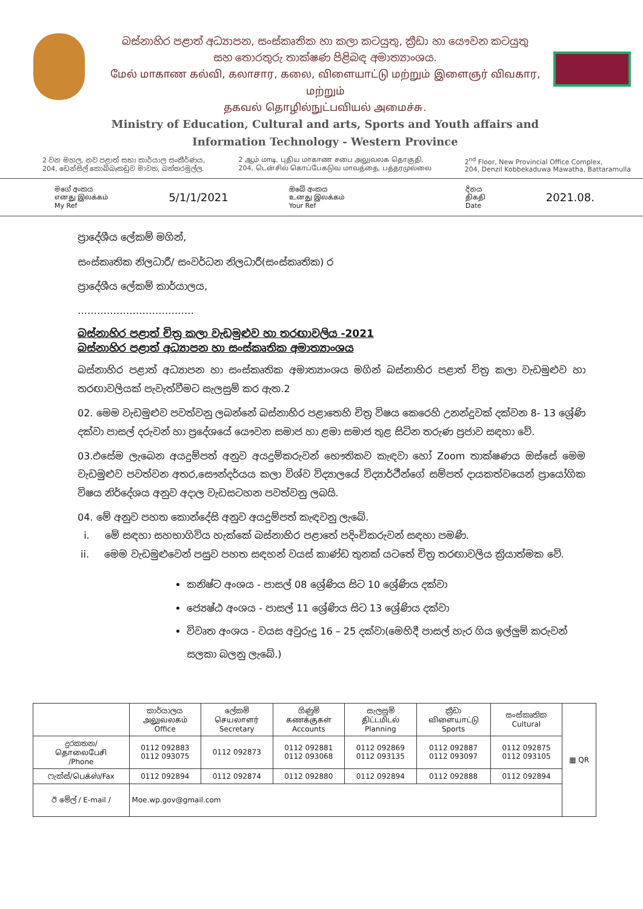බස්නාහිර පළාත් අධ්‍යාපන, සංස්කෘතික හා කලා කටයුතු, ක්‍රීඩා හා යෞවන කටයුතු
සහ තොරතුරු තාක්ෂණ පිළිබඳ අමාත්‍යාංශය.
மேல் மாகாண கல்வி, கலாசார, கலை, விளையாட்டு மற்றும் இளைஞர் விவகார, மற்றும்
தகவல் தொழில்நுட்பவியல் அமைச்சு.
Ministry of Education, Cultural and arts, Sports and Youth affairs and
Information Technology - Western Province
2 වන මහල, නව පළාත් සභා කාර්යාල සංකීර්ණය,
204, ඩෙන්සිල් කොබ්බෑකඩුව මාවත, බත්තරමුල්ල.
2 ஆம் மாடி, புதிய மாகாண சபை அலுவலக தொகுதி,
204, டென்சில் கொப்பேகடுவ மாவத்தை, பத்தரமுல்லை
2<sup>nd</sup> Floor, New Provincial Office Complex,
204, Denzil Kobbekaduwa Mawatha, Battaramulla
මගේ අංකය
எனது இலக்கம்
My Ref 5/1/1/2021 ඔබේ අංකය
உனது இலக்கம்
Your Ref දිනය
திகதி
Date 2021.08.
ප්‍රාදේශීය ලේකම් මගින්,
සංස්කෘතික නිලධාරී/ සංවර්ධන නිලධාරී(සංස්කෘතික) ර
ප්‍රාදේශීය ලේකම් කාර්යාලය,
………………………………
බස්නාහිර පළාත් චිත්‍ර කලා වැඩමුළුව හා තරඟාවලිය -2021
බස්නාහිර පළාත් අධ්‍යාපන හා සංස්කෘතික අමාත්‍යාංශය
බස්නාහිර පළාත් අධ්‍යාපන හා සංස්කෘතික අමාත්‍යාංශය මගින් බස්නාහිර පළාත් චිත්‍ර කලා වැඩමුළුව හා තරඟාවලියක් පැවැත්වීමට සැලසුම් කර ඇත.2
02. මෙම වැඩමුළුව පවත්වනු ලබන්නේ බස්නාහිර පළාතෙහි චිත්‍ර විෂය කෙරෙහි උනන්දුවක් දක්වන 8- 13 ශ්‍රේණි දක්වා පාසල් දරුවන් හා ප්‍රදේශයේ යෞවන සමාජ හා ළමා සමාජ තුළ සිටින තරුණ ප්‍රජාව සඳහා වේ.
03.එසේම ලැබෙන අයදුම්පත් අනුව අයදුම්කරුවන් භෞතිකව කැඳවා හෝ Zoom තාක්ෂණය ඔස්සේ මෙම වැඩමුළුව පවත්වන අතර,සෞන්දර්යය කලා විශ්ව විද්‍යාලයේ විද්‍යාර්ථීන්ගේ සම්පත් දායකත්වයෙන් ප්‍රායෝගික විෂය නිර්දේශය අනුව අදාල වැඩසටහන පවත්වනු ලබයි.
04. මේ අනුව පහත කොන්දේසි අනුව අයදුම්පත් කැඳවනු ලැබේ.
i. මේ සඳහා සහභාගිවිය හැක්කේ බස්නාහිර පළාතේ පදිංචිකරුවන් සඳහා පමණි.
ii. මෙම වැඩමුළුවෙන් පසුව පහත සඳහන් වයස් කාණ්ඩ තුනක් යටතේ චිත්‍ර තරඟාවලිය ක්‍රියාත්මක වේ.
කනිෂ්ට අංශය - පාසල් 08 ශ්‍රේණිය සිට 10 ශ්‍රේණිය දක්වා
ජ්‍යෙෂ්ඨ අංශය - පාසල් 11 ශ්‍රේණිය සිට 13 ශ්‍රේණිය දක්වා
විවෘත අංශය - වයස අවුරුදු 16 – 25 දක්වා(මෙහිදී පාසල් හැර ගිය ඉල්ලුම් කරුවන් සලකා බලනු ලැබේ.)
| | කාර්යාලය அலுவலகம் Office | ලේකම් செயலாளர் Secretary | ගිණුම් கணக்குகள் Accounts | සැලසුම් திட்டமிடல் Planning | ක්‍රීඩා விளையாட்டு Sports | සංස්කෘතික Cultural | ▦ QR |
| දුරකතන/ தொலைபேசி /Phone | 0112 092883 0112 093075 | 0112 092873 | 0112 092881 0112 093068 | 0112 092869 0112 093135 | 0112 092887 0112 093097 | 0112 092875 0112 093105 | |
| ෆැක්ස්/பெக்ஸ்/Fax | 0112 092894 | 0112 092874 | 0112 092880 | 0112 092894 | 0112 092888 | 0112 092894 | |
| ඊ මේල් / E-mail / | Moe.wp.gov@gmail.com | | | | | | |